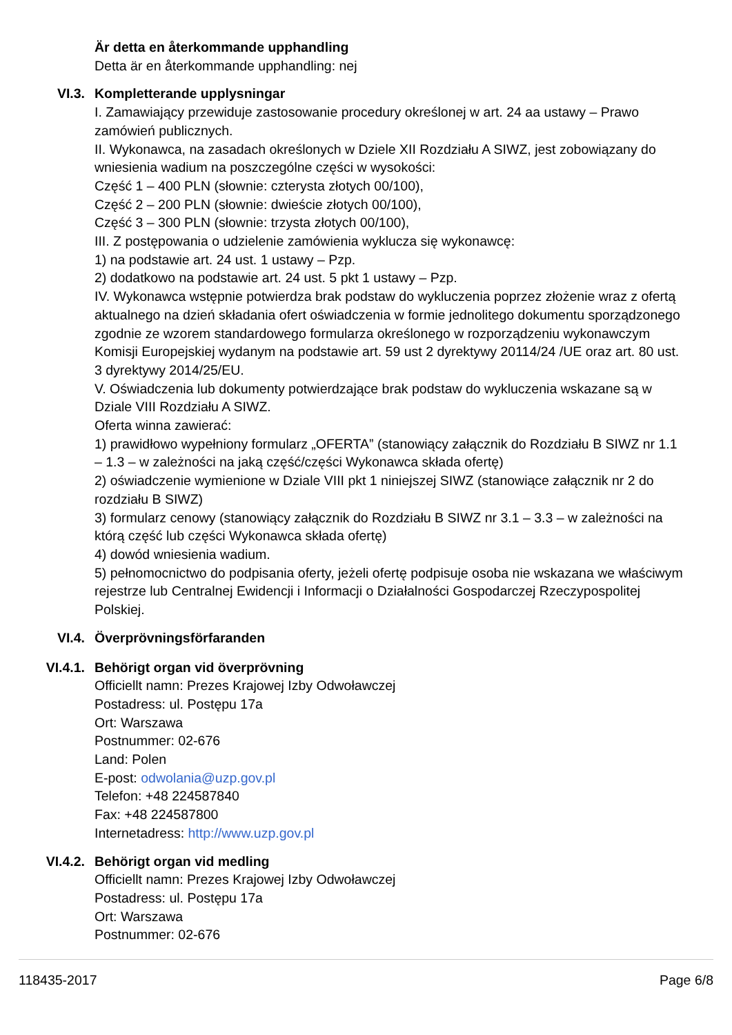Är detta en återkommande upphandling
Detta är en återkommande upphandling: nej
VI.3. Kompletterande upplysningar
I. Zamawiający przewiduje zastosowanie procedury określonej w art. 24 aa ustawy – Prawo zamówień publicznych.
II. Wykonawca, na zasadach określonych w Dziele XII Rozdziału A SIWZ, jest zobowiązany do wniesienia wadium na poszczególne części w wysokości:
Część 1 – 400 PLN (słownie: czterysta złotych 00/100),
Część 2 – 200 PLN (słownie: dwieście złotych 00/100),
Część 3 – 300 PLN (słownie: trzysta złotych 00/100),
III. Z postępowania o udzielenie zamówienia wyklucza się wykonawcę:
1) na podstawie art. 24 ust. 1 ustawy – Pzp.
2) dodatkowo na podstawie art. 24 ust. 5 pkt 1 ustawy – Pzp.
IV. Wykonawca wstępnie potwierdza brak podstaw do wykluczenia poprzez złożenie wraz z ofertą aktualnego na dzień składania ofert oświadczenia w formie jednolitego dokumentu sporządzonego zgodnie ze wzorem standardowego formularza określonego w rozporządzeniu wykonawczym Komisji Europejskiej wydanym na podstawie art. 59 ust 2 dyrektywy 20114/24 /UE oraz art. 80 ust. 3 dyrektywy 2014/25/EU.
V. Oświadczenia lub dokumenty potwierdzające brak podstaw do wykluczenia wskazane są w Dziale VIII Rozdziału A SIWZ.
Oferta winna zawierać:
1) prawidłowo wypełniony formularz „OFERTA” (stanowiący załącznik do Rozdziału B SIWZ nr 1.1 – 1.3 – w zależności na jaką część/części Wykonawca składa ofertę)
2) oświadczenie wymienione w Dziale VIII pkt 1 niniejszej SIWZ (stanowiące załącznik nr 2 do rozdziału B SIWZ)
3) formularz cenowy (stanowiący załącznik do Rozdziału B SIWZ nr 3.1 – 3.3 – w zależności na którą część lub części Wykonawca składa ofertę)
4) dowód wniesienia wadium.
5) pełnomocnictwo do podpisania oferty, jeżeli ofertę podpisuje osoba nie wskazana we właściwym rejestrze lub Centralnej Ewidencji i Informacji o Działalności Gospodarczej Rzeczypospolitej Polskiej.
VI.4. Överprövningsförfaranden
VI.4.1. Behörigt organ vid överprövning
Officiellt namn: Prezes Krajowej Izby Odwoławczej
Postadress: ul. Postępu 17a
Ort: Warszawa
Postnummer: 02-676
Land: Polen
E-post: odwolania@uzp.gov.pl
Telefon: +48 224587840
Fax: +48 224587800
Internetadress: http://www.uzp.gov.pl
VI.4.2. Behörigt organ vid medling
Officiellt namn: Prezes Krajowej Izby Odwoławczej
Postadress: ul. Postępu 17a
Ort: Warszawa
Postnummer: 02-676
118435-2017 Page 6/8